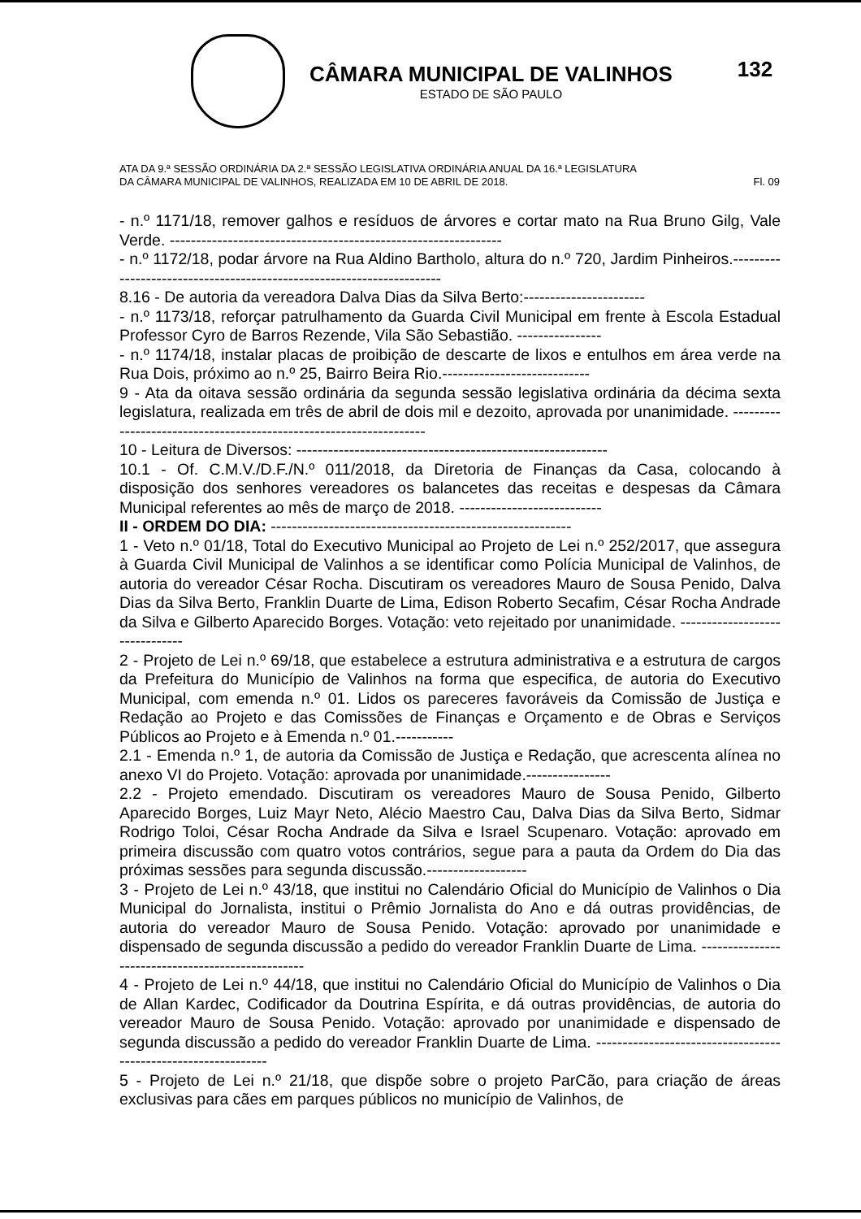CÂMARA MUNICIPAL DE VALINHOS
ESTADO DE SÃO PAULO
132
ATA DA 9.ª SESSÃO ORDINÁRIA DA 2.ª SESSÃO LEGISLATIVA ORDINÁRIA ANUAL DA 16.ª LEGISLATURA
DA CÂMARA MUNICIPAL DE VALINHOS, REALIZADA EM 10 DE ABRIL DE 2018. Fl. 09
- n.º 1171/18, remover galhos e resíduos de árvores e cortar mato na Rua Bruno Gilg, Vale Verde. ---------------------------------------------------------------
- n.º 1172/18, podar árvore na Rua Aldino Bartholo, altura do n.º 720, Jardim Pinheiros.----------------------------------------------------------------------
8.16 - De autoria da vereadora Dalva Dias da Silva Berto:-----------------------
- n.º 1173/18, reforçar patrulhamento da Guarda Civil Municipal em frente à Escola Estadual Professor Cyro de Barros Rezende, Vila São Sebastião. ----------------
- n.º 1174/18, instalar placas de proibição de descarte de lixos e entulhos em área verde na Rua Dois, próximo ao n.º 25, Bairro Beira Rio.----------------------------
9 - Ata da oitava sessão ordinária da segunda sessão legislativa ordinária da décima sexta legislatura, realizada em três de abril de dois mil e dezoito, aprovada por unanimidade. -------------------------------------------------------------------
10 - Leitura de Diversos: -----------------------------------------------------------
10.1 - Of. C.M.V./D.F./N.º 011/2018, da Diretoria de Finanças da Casa, colocando à disposição dos senhores vereadores os balancetes das receitas e despesas da Câmara Municipal referentes ao mês de março de 2018. ---------------------------
II - ORDEM DO DIA: ---------------------------------------------------------
1 - Veto n.º 01/18, Total do Executivo Municipal ao Projeto de Lei n.º 252/2017, que assegura à Guarda Civil Municipal de Valinhos a se identificar como Polícia Municipal de Valinhos, de autoria do vereador César Rocha. Discutiram os vereadores Mauro de Sousa Penido, Dalva Dias da Silva Berto, Franklin Duarte de Lima, Edison Roberto Secafim, César Rocha Andrade da Silva e Gilberto Aparecido Borges. Votação: veto rejeitado por unanimidade. -------------------------------
2 - Projeto de Lei n.º 69/18, que estabelece a estrutura administrativa e a estrutura de cargos da Prefeitura do Município de Valinhos na forma que especifica, de autoria do Executivo Municipal, com emenda n.º 01. Lidos os pareceres favoráveis da Comissão de Justiça e Redação ao Projeto e das Comissões de Finanças e Orçamento e de Obras e Serviços Públicos ao Projeto e à Emenda n.º 01.-----------
2.1 - Emenda n.º 1, de autoria da Comissão de Justiça e Redação, que acrescenta alínea no anexo VI do Projeto. Votação: aprovada por unanimidade.----------------
2.2 - Projeto emendado. Discutiram os vereadores Mauro de Sousa Penido, Gilberto Aparecido Borges, Luiz Mayr Neto, Alécio Maestro Cau, Dalva Dias da Silva Berto, Sidmar Rodrigo Toloi, César Rocha Andrade da Silva e Israel Scupenaro. Votação: aprovado em primeira discussão com quatro votos contrários, segue para a pauta da Ordem do Dia das próximas sessões para segunda discussão.-------------------
3 - Projeto de Lei n.º 43/18, que institui no Calendário Oficial do Município de Valinhos o Dia Municipal do Jornalista, institui o Prêmio Jornalista do Ano e dá outras providências, de autoria do vereador Mauro de Sousa Penido. Votação: aprovado por unanimidade e dispensado de segunda discussão a pedido do vereador Franklin Duarte de Lima. --------------------------------------------------
4 - Projeto de Lei n.º 44/18, que institui no Calendário Oficial do Município de Valinhos o Dia de Allan Kardec, Codificador da Doutrina Espírita, e dá outras providências, de autoria do vereador Mauro de Sousa Penido. Votação: aprovado por unanimidade e dispensado de segunda discussão a pedido do vereador Franklin Duarte de Lima. ---------------------------------------------------------------
5 - Projeto de Lei n.º 21/18, que dispõe sobre o projeto ParCão, para criação de áreas exclusivas para cães em parques públicos no município de Valinhos, de